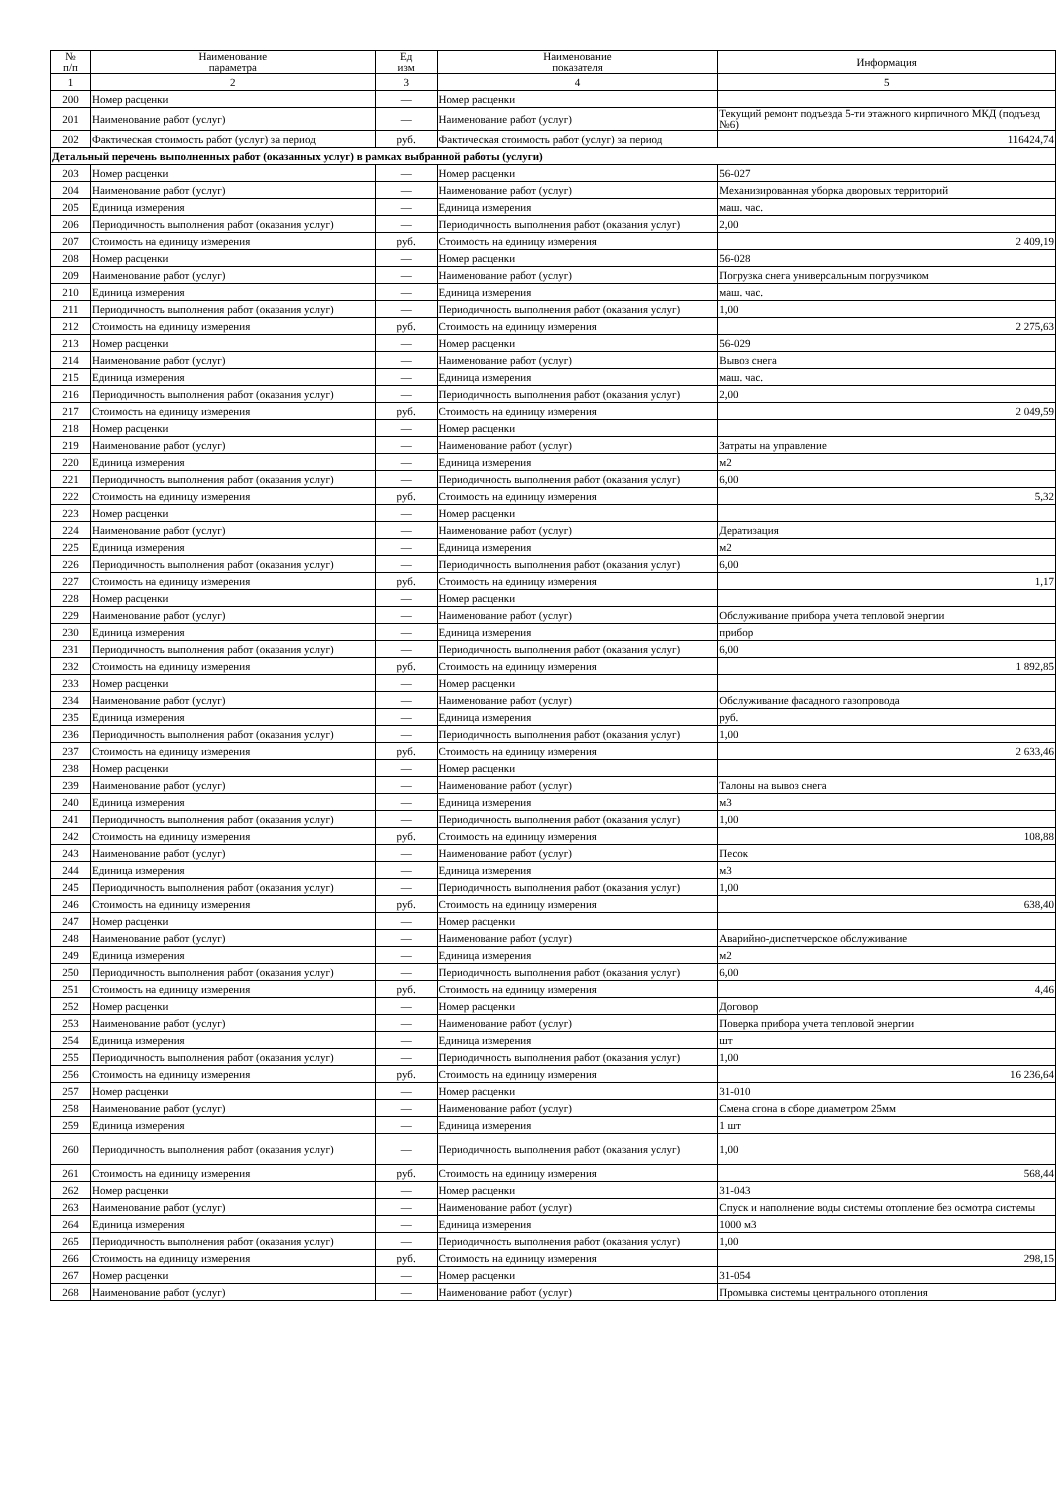| № п/п | Наименование параметра | Ед изм | Наименование показателя | Информация |
| --- | --- | --- | --- | --- |
| 1 | 2 | 3 | 4 | 5 |
| 200 | Номер расценки | — | Номер расценки | |
| 201 | Наименование работ (услуг) | — | Наименование работ (услуг) | Текущий ремонт подъезда 5-ти этажного кирпичного МКД (подъезд №6) |
| 202 | Фактическая стоимость работ (услуг) за период | руб. | Фактическая стоимость работ (услуг) за период | 116424,74 |
| Детальный перечень выполненных работ (оказанных услуг) в рамках выбранной работы (услуги) | | | | |
| 203 | Номер расценки | — | Номер расценки | 56-027 |
| 204 | Наименование работ (услуг) | — | Наименование работ (услуг) | Механизированная уборка дворовых территорий |
| 205 | Единица измерения | — | Единица измерения | маш. час. |
| 206 | Периодичность выполнения работ (оказания услуг) | — | Периодичность выполнения работ (оказания услуг) | 2,00 |
| 207 | Стоимость на единицу измерения | руб. | Стоимость на единицу измерения | 2 409,19 |
| 208 | Номер расценки | — | Номер расценки | 56-028 |
| 209 | Наименование работ (услуг) | — | Наименование работ (услуг) | Погрузка снега универсальным погрузчиком |
| 210 | Единица измерения | — | Единица измерения | маш. час. |
| 211 | Периодичность выполнения работ (оказания услуг) | — | Периодичность выполнения работ (оказания услуг) | 1,00 |
| 212 | Стоимость на единицу измерения | руб. | Стоимость на единицу измерения | 2 275,63 |
| 213 | Номер расценки | — | Номер расценки | 56-029 |
| 214 | Наименование работ (услуг) | — | Наименование работ (услуг) | Вывоз снега |
| 215 | Единица измерения | — | Единица измерения | маш. час. |
| 216 | Периодичность выполнения работ (оказания услуг) | — | Периодичность выполнения работ (оказания услуг) | 2,00 |
| 217 | Стоимость на единицу измерения | руб. | Стоимость на единицу измерения | 2 049,59 |
| 218 | Номер расценки | — | Номер расценки | |
| 219 | Наименование работ (услуг) | — | Наименование работ (услуг) | Затраты на управление |
| 220 | Единица измерения | — | Единица измерения | м2 |
| 221 | Периодичность выполнения работ (оказания услуг) | — | Периодичность выполнения работ (оказания услуг) | 6,00 |
| 222 | Стоимость на единицу измерения | руб. | Стоимость на единицу измерения | 5,32 |
| 223 | Номер расценки | — | Номер расценки | |
| 224 | Наименование работ (услуг) | — | Наименование работ (услуг) | Дератизация |
| 225 | Единица измерения | — | Единица измерения | м2 |
| 226 | Периодичность выполнения работ (оказания услуг) | — | Периодичность выполнения работ (оказания услуг) | 6,00 |
| 227 | Стоимость на единицу измерения | руб. | Стоимость на единицу измерения | 1,17 |
| 228 | Номер расценки | — | Номер расценки | |
| 229 | Наименование работ (услуг) | — | Наименование работ (услуг) | Обслуживание прибора учета тепловой энергии |
| 230 | Единица измерения | — | Единица измерения | прибор |
| 231 | Периодичность выполнения работ (оказания услуг) | — | Периодичность выполнения работ (оказания услуг) | 6,00 |
| 232 | Стоимость на единицу измерения | руб. | Стоимость на единицу измерения | 1 892,85 |
| 233 | Номер расценки | — | Номер расценки | |
| 234 | Наименование работ (услуг) | — | Наименование работ (услуг) | Обслуживание фасадного газопровода |
| 235 | Единица измерения | — | Единица измерения | руб. |
| 236 | Периодичность выполнения работ (оказания услуг) | — | Периодичность выполнения работ (оказания услуг) | 1,00 |
| 237 | Стоимость на единицу измерения | руб. | Стоимость на единицу измерения | 2 633,46 |
| 238 | Номер расценки | — | Номер расценки | |
| 239 | Наименование работ (услуг) | — | Наименование работ (услуг) | Талоны на вывоз снега |
| 240 | Единица измерения | — | Единица измерения | м3 |
| 241 | Периодичность выполнения работ (оказания услуг) | — | Периодичность выполнения работ (оказания услуг) | 1,00 |
| 242 | Стоимость на единицу измерения | руб. | Стоимость на единицу измерения | 108,88 |
| 243 | Наименование работ (услуг) | — | Наименование работ (услуг) | Песок |
| 244 | Единица измерения | — | Единица измерения | м3 |
| 245 | Периодичность выполнения работ (оказания услуг) | — | Периодичность выполнения работ (оказания услуг) | 1,00 |
| 246 | Стоимость на единицу измерения | руб. | Стоимость на единицу измерения | 638,40 |
| 247 | Номер расценки | — | Номер расценки | |
| 248 | Наименование работ (услуг) | — | Наименование работ (услуг) | Аварийно-диспетчерское обслуживание |
| 249 | Единица измерения | — | Единица измерения | м2 |
| 250 | Периодичность выполнения работ (оказания услуг) | — | Периодичность выполнения работ (оказания услуг) | 6,00 |
| 251 | Стоимость на единицу измерения | руб. | Стоимость на единицу измерения | 4,46 |
| 252 | Номер расценки | — | Номер расценки | Договор |
| 253 | Наименование работ (услуг) | — | Наименование работ (услуг) | Поверка прибора учета тепловой энергии |
| 254 | Единица измерения | — | Единица измерения | шт |
| 255 | Периодичность выполнения работ (оказания услуг) | — | Периодичность выполнения работ (оказания услуг) | 1,00 |
| 256 | Стоимость на единицу измерения | руб. | Стоимость на единицу измерения | 16 236,64 |
| 257 | Номер расценки | — | Номер расценки | 31-010 |
| 258 | Наименование работ (услуг) | — | Наименование работ (услуг) | Смена сгона в сборе диаметром 25мм |
| 259 | Единица измерения | — | Единица измерения | 1 шт |
| 260 | Периодичность выполнения работ (оказания услуг) | — | Периодичность выполнения работ (оказания услуг) | 1,00 |
| 261 | Стоимость на единицу измерения | руб. | Стоимость на единицу измерения | 568,44 |
| 262 | Номер расценки | — | Номер расценки | 31-043 |
| 263 | Наименование работ (услуг) | — | Наименование работ (услуг) | Спуск и наполнение воды системы отопление без осмотра системы |
| 264 | Единица измерения | — | Единица измерения | 1000 м3 |
| 265 | Периодичность выполнения работ (оказания услуг) | — | Периодичность выполнения работ (оказания услуг) | 1,00 |
| 266 | Стоимость на единицу измерения | руб. | Стоимость на единицу измерения | 298,15 |
| 267 | Номер расценки | — | Номер расценки | 31-054 |
| 268 | Наименование работ (услуг) | — | Наименование работ (услуг) | Промывка системы центрального отопления |